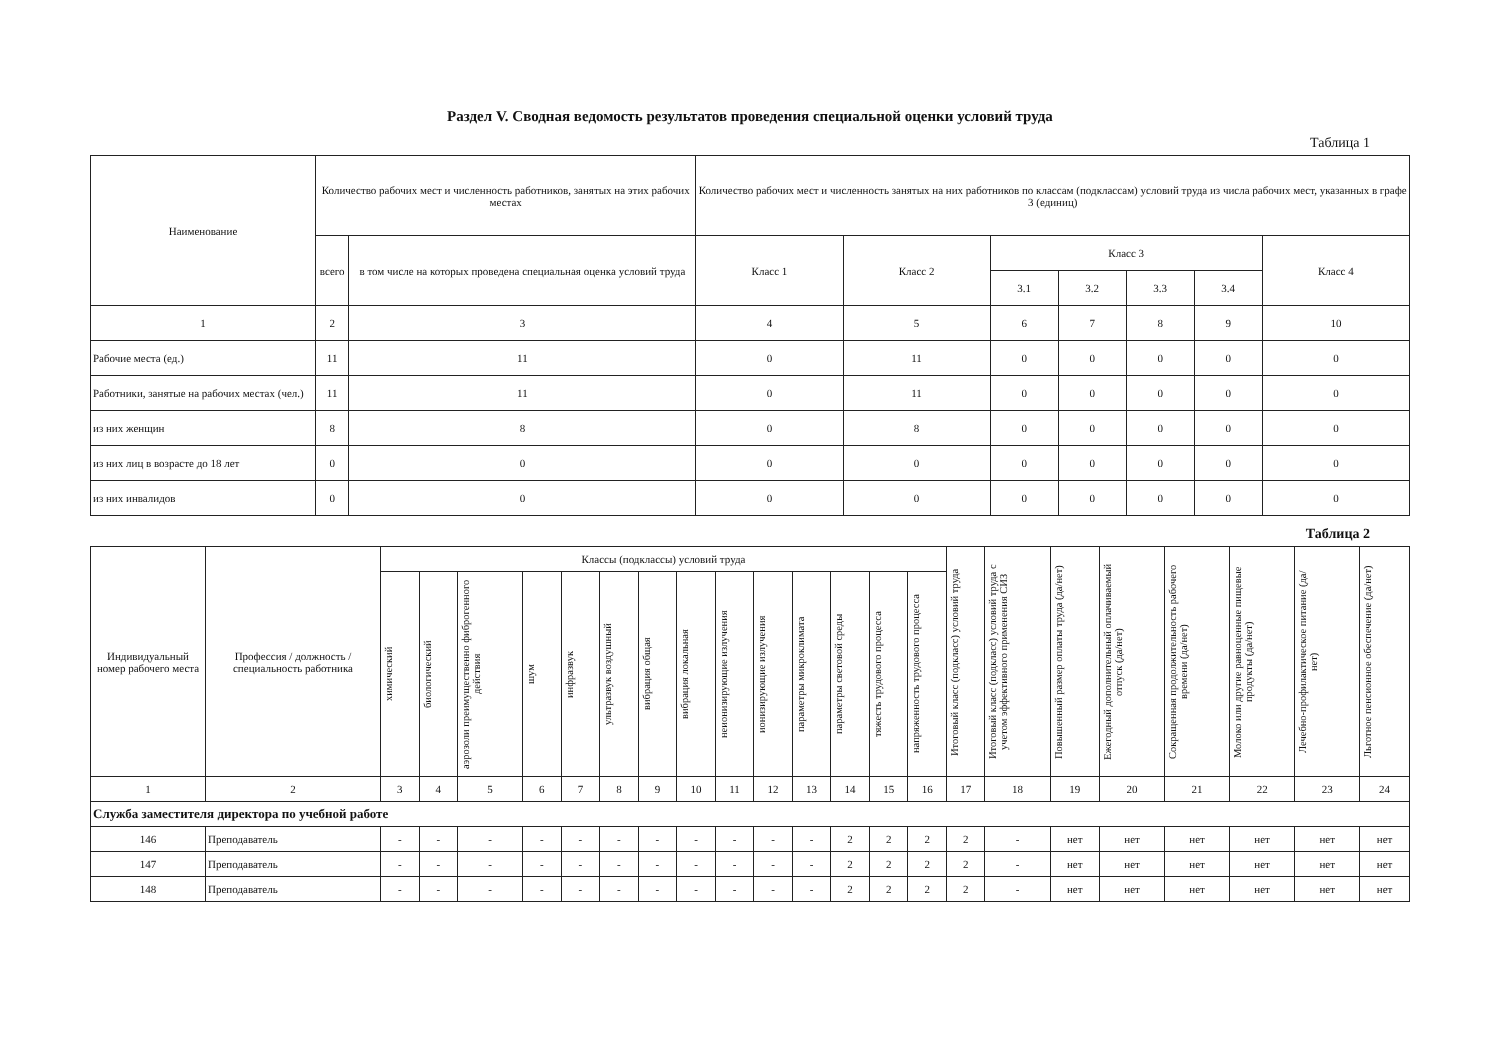Раздел V. Сводная ведомость результатов проведения специальной оценки условий труда
Таблица 1
| Наименование | Количество рабочих мест и численность работников, занятых на этих рабочих местах | | Количество рабочих мест и численность занятых на них работников по классам (подклассам) условий труда из числа рабочих мест, указанных в графе 3 (единиц) | | | | | | |
| --- | --- | --- | --- | --- | --- | --- | --- | --- | --- |
| | всего | в том числе на которых проведена специальная оценка условий труда | Класс 1 | Класс 2 | Класс 3 | | | | Класс 4 |
| | | | | | 3.1 | 3.2 | 3.3 | 3.4 | |
| 1 | 2 | 3 | 4 | 5 | 6 | 7 | 8 | 9 | 10 |
| Рабочие места (ед.) | 11 | 11 | 0 | 11 | 0 | 0 | 0 | 0 | 0 |
| Работники, занятые на рабочих местах (чел.) | 11 | 11 | 0 | 11 | 0 | 0 | 0 | 0 | 0 |
| из них женщин | 8 | 8 | 0 | 8 | 0 | 0 | 0 | 0 | 0 |
| из них лиц в возрасте до 18 лет | 0 | 0 | 0 | 0 | 0 | 0 | 0 | 0 | 0 |
| из них инвалидов | 0 | 0 | 0 | 0 | 0 | 0 | 0 | 0 | 0 |
Таблица 2
| Индивидуальный номер рабочего места | Профессия / должность / специальность работника | Классы (подклассы) условий труда | | | | | | | | | | | | | | Итоговый класс (подкласс) условий труда | Итоговый класс (подкласс) условий труда с учетом эффективного применения СИЗ | Повышенный размер оплаты труда (да/нет) | Ежегодный дополнительный оплачиваемый отпуск (да/нет) | Сокращенная продолжительность рабочего времени (да/нет) | Молоко или другие равноценные пищевые продукты (да/нет) | Лечебно-профилактическое питание (да/нет) | Льготное пенсионное обеспечение (да/нет) |
| --- | --- | --- | --- | --- | --- | --- | --- | --- | --- | --- | --- | --- | --- | --- | --- | --- | --- | --- | --- | --- | --- | --- | --- |
| | | химический | биологический | аэрозоли преимущественно фиброгенного действия | шум | инфразвук | ультразвук воздушный | вибрация общая | вибрация локальная | неионизирующие излучения | ионизирующие излучения | параметры микроклимата | параметры световой среды | тяжесть трудового процесса | напряженность трудового процесса | | | | | | | | |
| 1 | 2 | 3 | 4 | 5 | 6 | 7 | 8 | 9 | 10 | 11 | 12 | 13 | 14 | 15 | 16 | 17 | 18 | 19 | 20 | 21 | 22 | 23 | 24 |
| Служба заместителя директора по учебной работе | | | | | | | | | | | | | | | | | | | | | | | |
| 146 | Преподаватель | - | - | - | - | - | - | - | - | - | - | - | 2 | 2 | 2 | 2 | - | нет | нет | нет | нет | нет | нет |
| 147 | Преподаватель | - | - | - | - | - | - | - | - | - | - | - | 2 | 2 | 2 | 2 | - | нет | нет | нет | нет | нет | нет |
| 148 | Преподаватель | - | - | - | - | - | - | - | - | - | - | - | 2 | 2 | 2 | 2 | - | нет | нет | нет | нет | нет | нет |